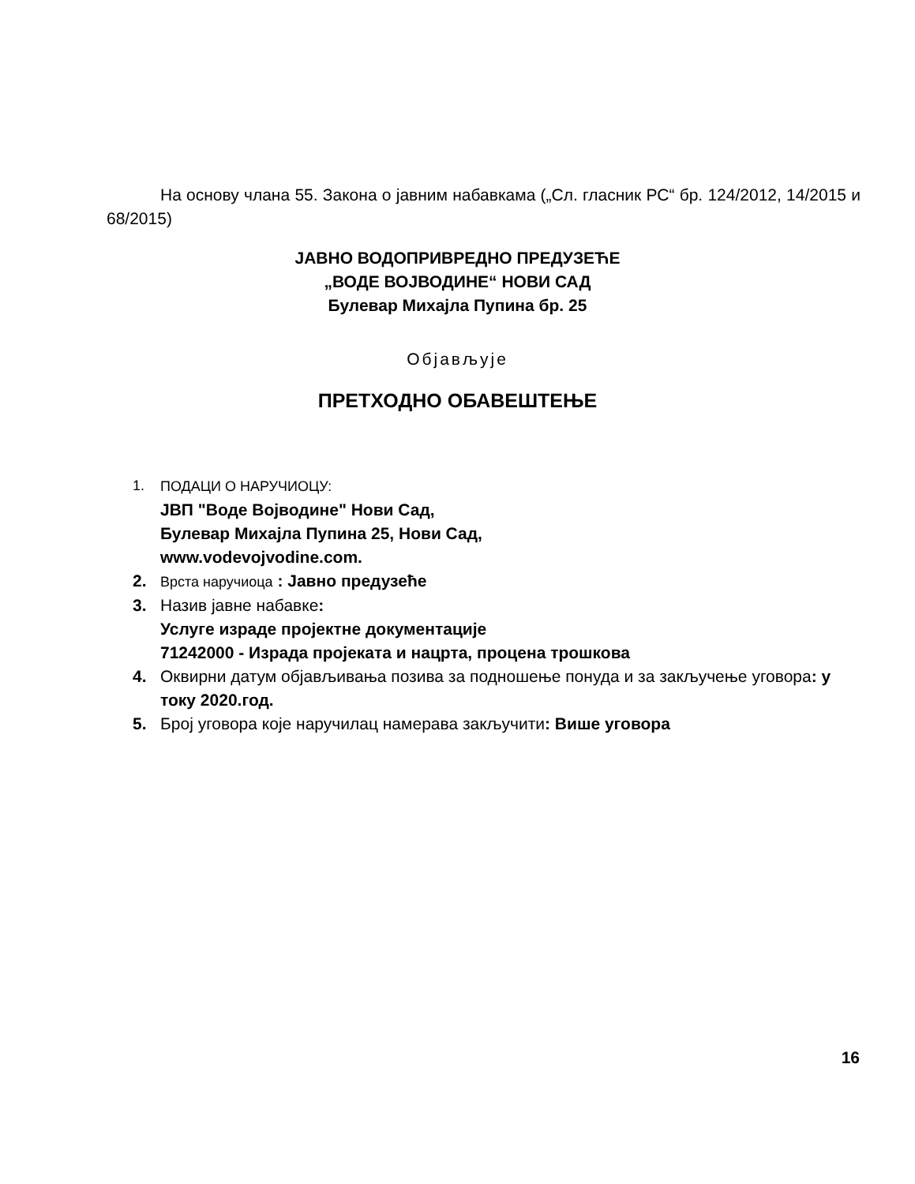На основу члана 55. Закона о јавним набавкама („Сл. гласник РС“ бр. 124/2012, 14/2015 и 68/2015)
ЈАВНО ВОДОПРИВРЕДНО ПРЕДУЗЕЋЕ
„ВОДЕ ВОЈВОДИНЕ“ НОВИ САД
Булевар Михајла Пупина бр. 25
Објављује
ПРЕТХОДНО ОБАВЕШТЕЊЕ
1. ПОДАЦИ О НАРУЧИОЦУ:
ЈВП "Воде Војводине" Нови Сад,
Булевар Михајла Пупина 25, Нови Сад,
www.vodevojvodine.com.
2. Врста наручиоца : Јавно предузеће
3. Назив јавне набавке:
Услуге израде пројектне документације
71242000 - Израда пројеката и нацрта, процена трошкова
4. Оквирни датум објављивања позива за подношење понуда и за закључење уговора: у току 2020.год.
5. Број уговора које наручилац намерава закључити: Више уговора
16